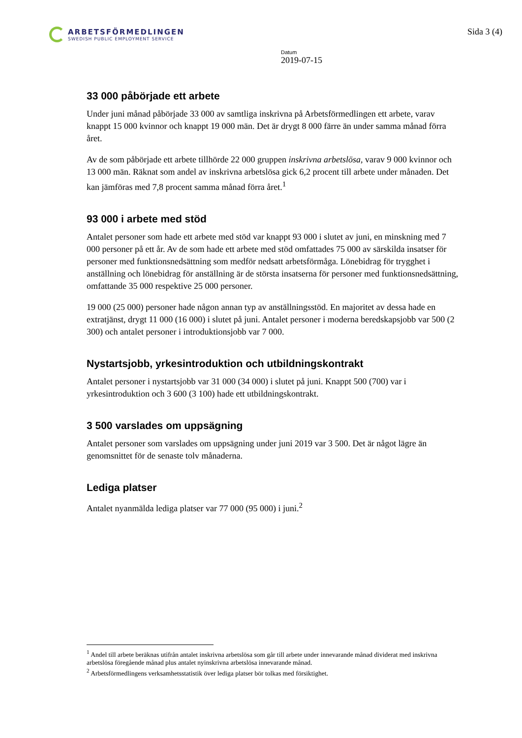ARBETSFÖRMEDLINGEN
SWEDISH PUBLIC EMPLOYMENT SERVICE
Sida 3 (4)
Datum
2019-07-15
33 000 påbörjade ett arbete
Under juni månad påbörjade 33 000 av samtliga inskrivna på Arbetsförmedlingen ett arbete, varav knappt 15 000 kvinnor och knappt 19 000 män. Det är drygt 8 000 färre än under samma månad förra året.
Av de som påbörjade ett arbete tillhörde 22 000 gruppen inskrivna arbetslösa, varav 9 000 kvinnor och 13 000 män. Räknat som andel av inskrivna arbetslösa gick 6,2 procent till arbete under månaden. Det kan jämföras med 7,8 procent samma månad förra året.<sup>1</sup>
93 000 i arbete med stöd
Antalet personer som hade ett arbete med stöd var knappt 93 000 i slutet av juni, en minskning med 7 000 personer på ett år. Av de som hade ett arbete med stöd omfattades 75 000 av särskilda insatser för personer med funktionsnedsättning som medför nedsatt arbetsförmåga. Lönebidrag för trygghet i anställning och lönebidrag för anställning är de största insatserna för personer med funktionsnedsättning, omfattande 35 000 respektive 25 000 personer.
19 000 (25 000) personer hade någon annan typ av anställningsstöd. En majoritet av dessa hade en extratjänst, drygt 11 000 (16 000) i slutet på juni. Antalet personer i moderna beredskapsjobb var 500 (2 300) och antalet personer i introduktionsjobb var 7 000.
Nystartsjobb, yrkesintroduktion och utbildningskontrakt
Antalet personer i nystartsjobb var 31 000 (34 000) i slutet på juni. Knappt 500 (700) var i yrkesintroduktion och 3 600 (3 100) hade ett utbildningskontrakt.
3 500 varslades om uppsägning
Antalet personer som varslades om uppsägning under juni 2019 var 3 500. Det är något lägre än genomsnittet för de senaste tolv månaderna.
Lediga platser
Antalet nyanmälda lediga platser var 77 000 (95 000) i juni.<sup>2</sup>
<sup>1</sup> Andel till arbete beräknas utifrån antalet inskrivna arbetslösa som går till arbete under innevarande månad dividerat med inskrivna arbetslösa föregående månad plus antalet nyinskrivna arbetslösa innevarande månad.
<sup>2</sup> Arbetsförmedlingens verksamhetsstatistik över lediga platser bör tolkas med försiktighet.